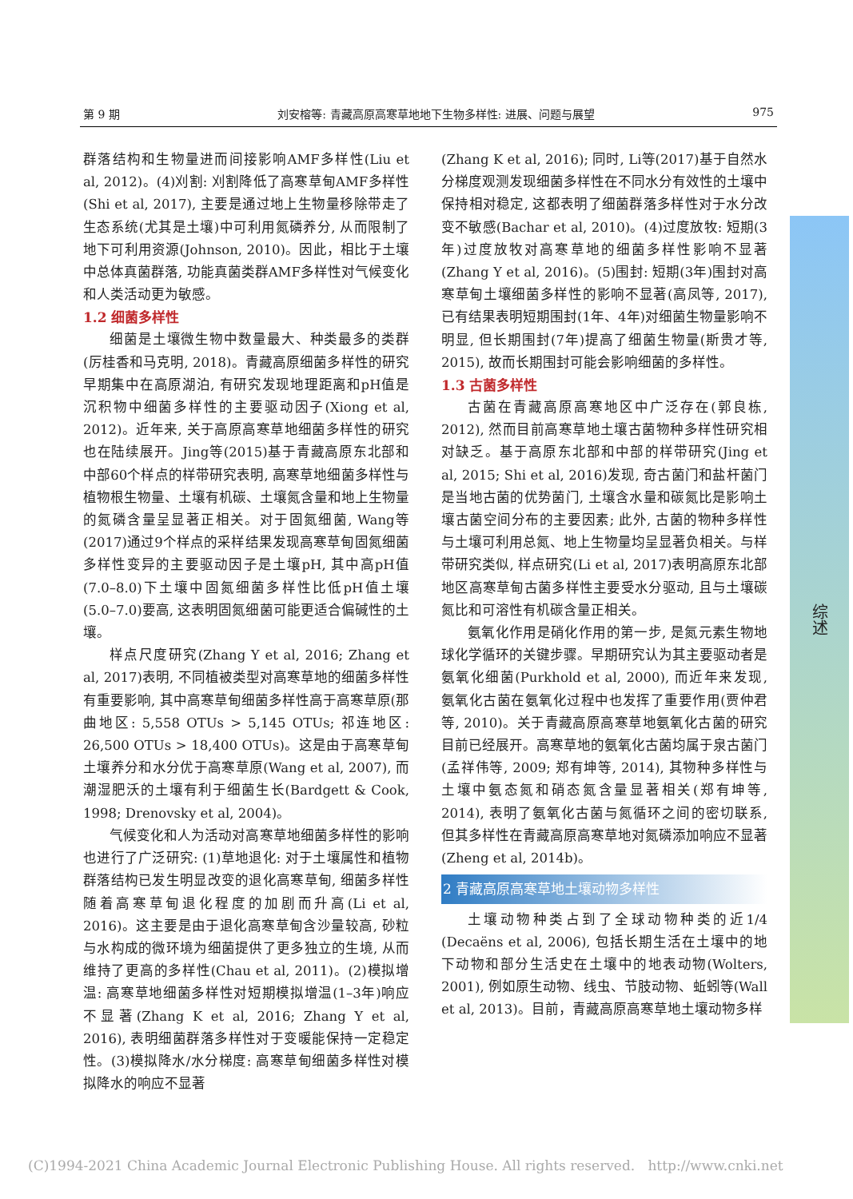第 9 期 刘安榕等: 青藏高原高寒草地地下生物多样性: 进展、问题与展望 975
群落结构和生物量进而间接影响AMF多样性(Liu et al, 2012)。(4)刈割: 刈割降低了高寒草甸AMF多样性(Shi et al, 2017), 主要是通过地上生物量移除带走了生态系统(尤其是土壤)中可利用氮磷养分, 从而限制了地下可利用资源(Johnson, 2010)。因此，相比于土壤中总体真菌群落, 功能真菌类群AMF多样性对气候变化和人类活动更为敏感。
1.2 细菌多样性
细菌是土壤微生物中数量最大、种类最多的类群(厉桂香和马克明, 2018)。青藏高原细菌多样性的研究早期集中在高原湖泊, 有研究发现地理距离和pH值是沉积物中细菌多样性的主要驱动因子(Xiong et al, 2012)。近年来, 关于高原高寒草地细菌多样性的研究也在陆续展开。Jing等(2015)基于青藏高原东北部和中部60个样点的样带研究表明, 高寒草地细菌多样性与植物根生物量、土壤有机碳、土壤氮含量和地上生物量的氮磷含量呈显著正相关。对于固氮细菌, Wang等(2017)通过9个样点的采样结果发现高寒草甸固氮细菌多样性变异的主要驱动因子是土壤pH, 其中高pH值(7.0–8.0)下土壤中固氮细菌多样性比低pH值土壤(5.0–7.0)要高, 这表明固氮细菌可能更适合偏碱性的土壤。
样点尺度研究(Zhang Y et al, 2016; Zhang et al, 2017)表明, 不同植被类型对高寒草地的细菌多样性有重要影响, 其中高寒草甸细菌多样性高于高寒草原(那曲地区: 5,558 OTUs > 5,145 OTUs; 祁连地区: 26,500 OTUs > 18,400 OTUs)。这是由于高寒草甸土壤养分和水分优于高寒草原(Wang et al, 2007), 而潮湿肥沃的土壤有利于细菌生长(Bardgett & Cook, 1998; Drenovsky et al, 2004)。
气候变化和人为活动对高寒草地细菌多样性的影响也进行了广泛研究: (1)草地退化: 对于土壤属性和植物群落结构已发生明显改变的退化高寒草甸, 细菌多样性随着高寒草甸退化程度的加剧而升高(Li et al, 2016)。这主要是由于退化高寒草甸含沙量较高, 砂粒与水构成的微环境为细菌提供了更多独立的生境, 从而维持了更高的多样性(Chau et al, 2011)。(2)模拟增温: 高寒草地细菌多样性对短期模拟增温(1–3年)响应不显著(Zhang K et al, 2016; Zhang Y et al, 2016), 表明细菌群落多样性对于变暖能保持一定稳定性。(3)模拟降水/水分梯度: 高寒草甸细菌多样性对模拟降水的响应不显著
(Zhang K et al, 2016); 同时, Li等(2017)基于自然水分梯度观测发现细菌多样性在不同水分有效性的土壤中保持相对稳定, 这都表明了细菌群落多样性对于水分改变不敏感(Bachar et al, 2010)。(4)过度放牧: 短期(3年)过度放牧对高寒草地的细菌多样性影响不显著(Zhang Y et al, 2016)。(5)围封: 短期(3年)围封对高寒草甸土壤细菌多样性的影响不显著(高凤等, 2017), 已有结果表明短期围封(1年、4年)对细菌生物量影响不明显, 但长期围封(7年)提高了细菌生物量(斯贵才等, 2015), 故而长期围封可能会影响细菌的多样性。
1.3 古菌多样性
古菌在青藏高原高寒地区中广泛存在(郭良栋, 2012), 然而目前高寒草地土壤古菌物种多样性研究相对缺乏。基于高原东北部和中部的样带研究(Jing et al, 2015; Shi et al, 2016)发现, 奇古菌门和盐杆菌门是当地古菌的优势菌门, 土壤含水量和碳氮比是影响土壤古菌空间分布的主要因素; 此外, 古菌的物种多样性与土壤可利用总氮、地上生物量均呈显著负相关。与样带研究类似, 样点研究(Li et al, 2017)表明高原东北部地区高寒草甸古菌多样性主要受水分驱动, 且与土壤碳氮比和可溶性有机碳含量正相关。
氨氧化作用是硝化作用的第一步, 是氮元素生物地球化学循环的关键步骤。早期研究认为其主要驱动者是氨氧化细菌(Purkhold et al, 2000), 而近年来发现, 氨氧化古菌在氨氧化过程中也发挥了重要作用(贾仲君等, 2010)。关于青藏高原高寒草地氨氧化古菌的研究目前已经展开。高寒草地的氨氧化古菌均属于泉古菌门(孟祥伟等, 2009; 郑有坤等, 2014), 其物种多样性与土壤中氨态氮和硝态氮含量显著相关(郑有坤等, 2014), 表明了氨氧化古菌与氮循环之间的密切联系, 但其多样性在青藏高原高寒草地对氮磷添加响应不显著(Zheng et al, 2014b)。
2 青藏高原高寒草地土壤动物多样性
土壤动物种类占到了全球动物种类的近1/4 (Decaëns et al, 2006), 包括长期生活在土壤中的地下动物和部分生活史在土壤中的地表动物(Wolters, 2001), 例如原生动物、线虫、节肢动物、蚯蚓等(Wall et al, 2013)。目前，青藏高原高寒草地土壤动物多样
综述
(C)1994-2021 China Academic Journal Electronic Publishing House. All rights reserved. http://www.cnki.net